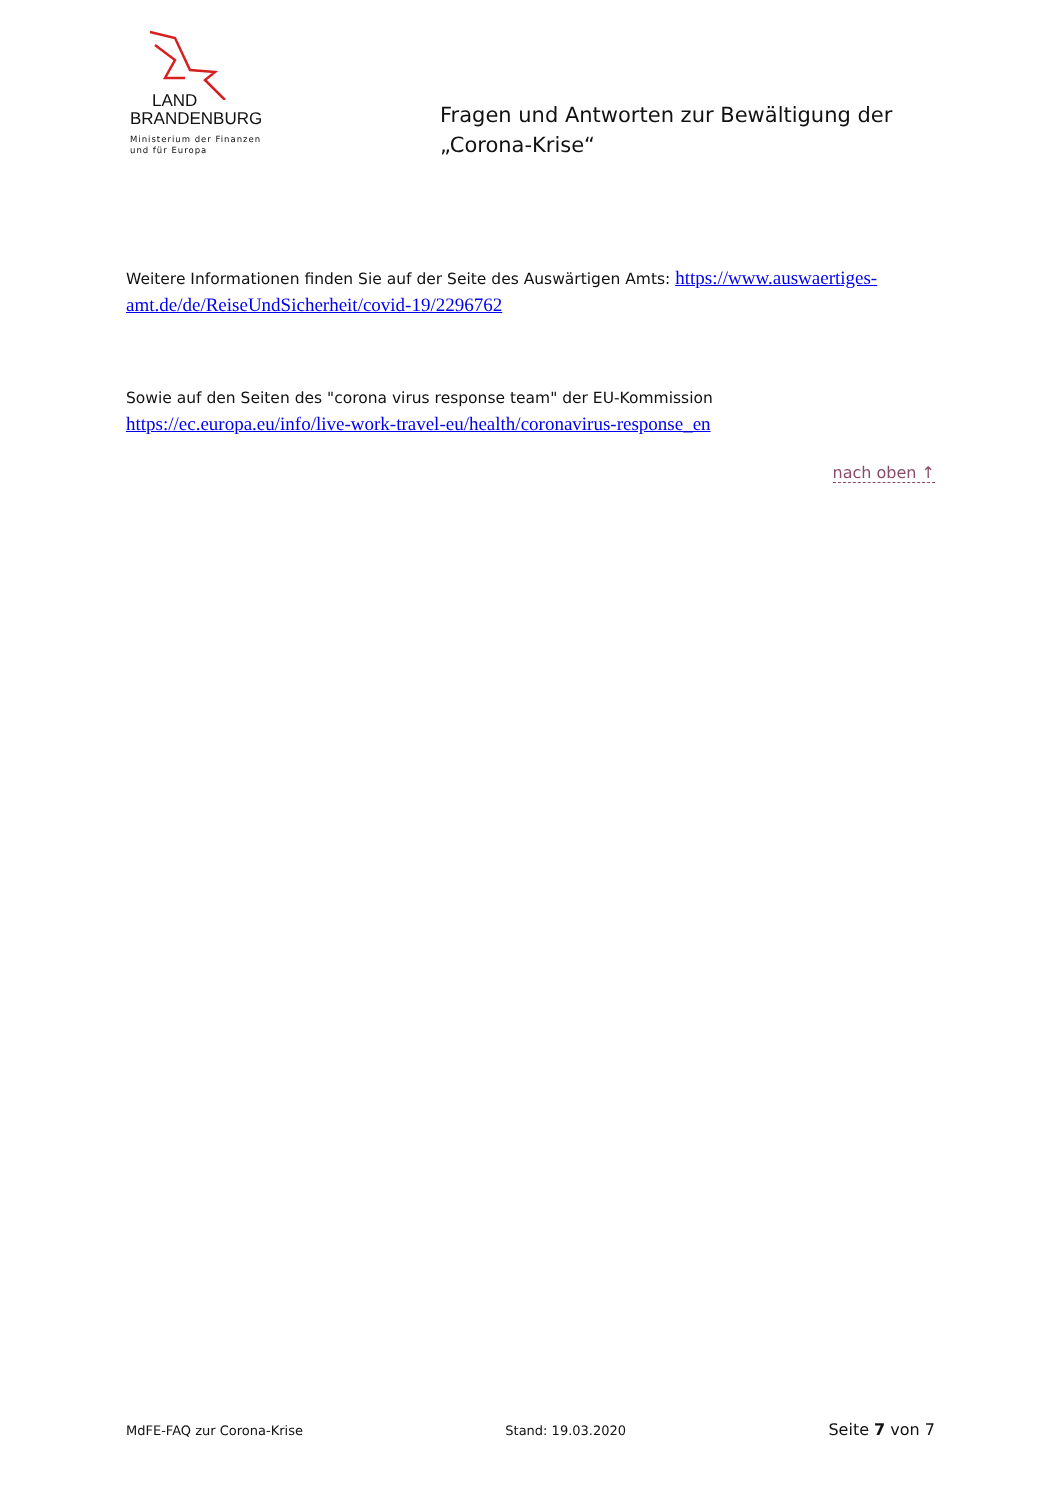LAND
BRANDENBURG
Ministerium der Finanzen
und für Europa
Fragen und Antworten zur Bewältigung der
„Corona-Krise“
Weitere Informationen finden Sie auf der Seite des Auswärtigen Amts: https://www.auswaertiges-amt.de/de/ReiseUndSicherheit/covid-19/2296762
Sowie auf den Seiten des "corona virus response team" der EU-Kommission
https://ec.europa.eu/info/live-work-travel-eu/health/coronavirus-response_en
nach oben ↑
MdFE-FAQ zur Corona-Krise Stand: 19.03.2020 Seite 7 von 7